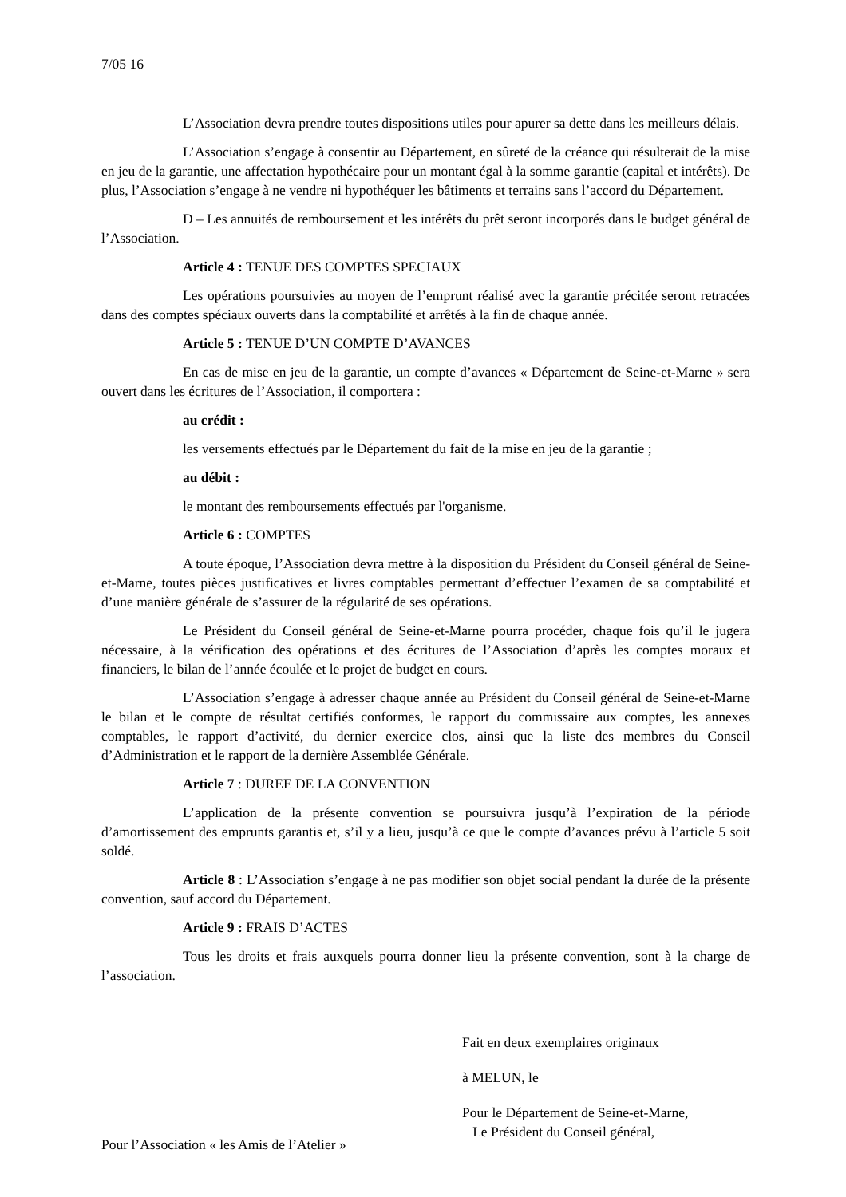7/05 16
L’Association devra prendre toutes dispositions utiles pour apurer sa dette dans les meilleurs délais.
L’Association s’engage à consentir au Département, en sûreté de la créance qui résulterait de la mise en jeu de la garantie, une affectation hypothécaire pour un montant égal à la somme garantie (capital et intérêts). De plus, l’Association s’engage à ne vendre ni hypothéquer les bâtiments et terrains sans l’accord du Département.
D – Les annuités de remboursement et les intérêts du prêt seront incorporés dans le budget général de l’Association.
Article 4 : TENUE DES COMPTES SPECIAUX
Les opérations poursuivies au moyen de l’emprunt réalisé avec la garantie précitée seront retracées dans des comptes spéciaux ouverts dans la comptabilité et arrêtés à la fin de chaque année.
Article 5 : TENUE D’UN COMPTE D’AVANCES
En cas de mise en jeu de la garantie, un compte d’avances « Département de Seine-et-Marne » sera ouvert dans les écritures de l’Association, il comportera :
au crédit :
les versements effectués par le Département du fait de la mise en jeu de la garantie ;
au débit :
le montant des remboursements effectués par l'organisme.
Article 6 : COMPTES
A toute époque, l’Association devra mettre à la disposition du Président du Conseil général de Seine-et-Marne, toutes pièces justificatives et livres comptables permettant d’effectuer l’examen de sa comptabilité et d’une manière générale de s’assurer de la régularité de ses opérations.
Le Président du Conseil général de Seine-et-Marne pourra procéder, chaque fois qu’il le jugera nécessaire, à la vérification des opérations et des écritures de l’Association d’après les comptes moraux et financiers, le bilan de l’année écoulée et le projet de budget en cours.
L’Association s’engage à adresser chaque année au Président du Conseil général de Seine-et-Marne le bilan et le compte de résultat certifiés conformes, le rapport du commissaire aux comptes, les annexes comptables, le rapport d’activité, du dernier exercice clos, ainsi que la liste des membres du Conseil d’Administration et le rapport de la dernière Assemblée Générale.
Article 7 : DUREE DE LA CONVENTION
L’application de la présente convention se poursuivra jusqu’à l’expiration de la période d’amortissement des emprunts garantis et, s’il y a lieu, jusqu’à ce que le compte d’avances prévu à l’article 5 soit soldé.
Article 8 : L’Association s’engage à ne pas modifier son objet social pendant la durée de la présente convention, sauf accord du Département.
Article 9 : FRAIS D’ACTES
Tous les droits et frais auxquels pourra donner lieu la présente convention, sont à la charge de l’association.
Pour l’Association « les Amis de l’Atelier »
Fait en deux exemplaires originaux
à MELUN, le
Pour le Département de Seine-et-Marne,
Le Président du Conseil général,